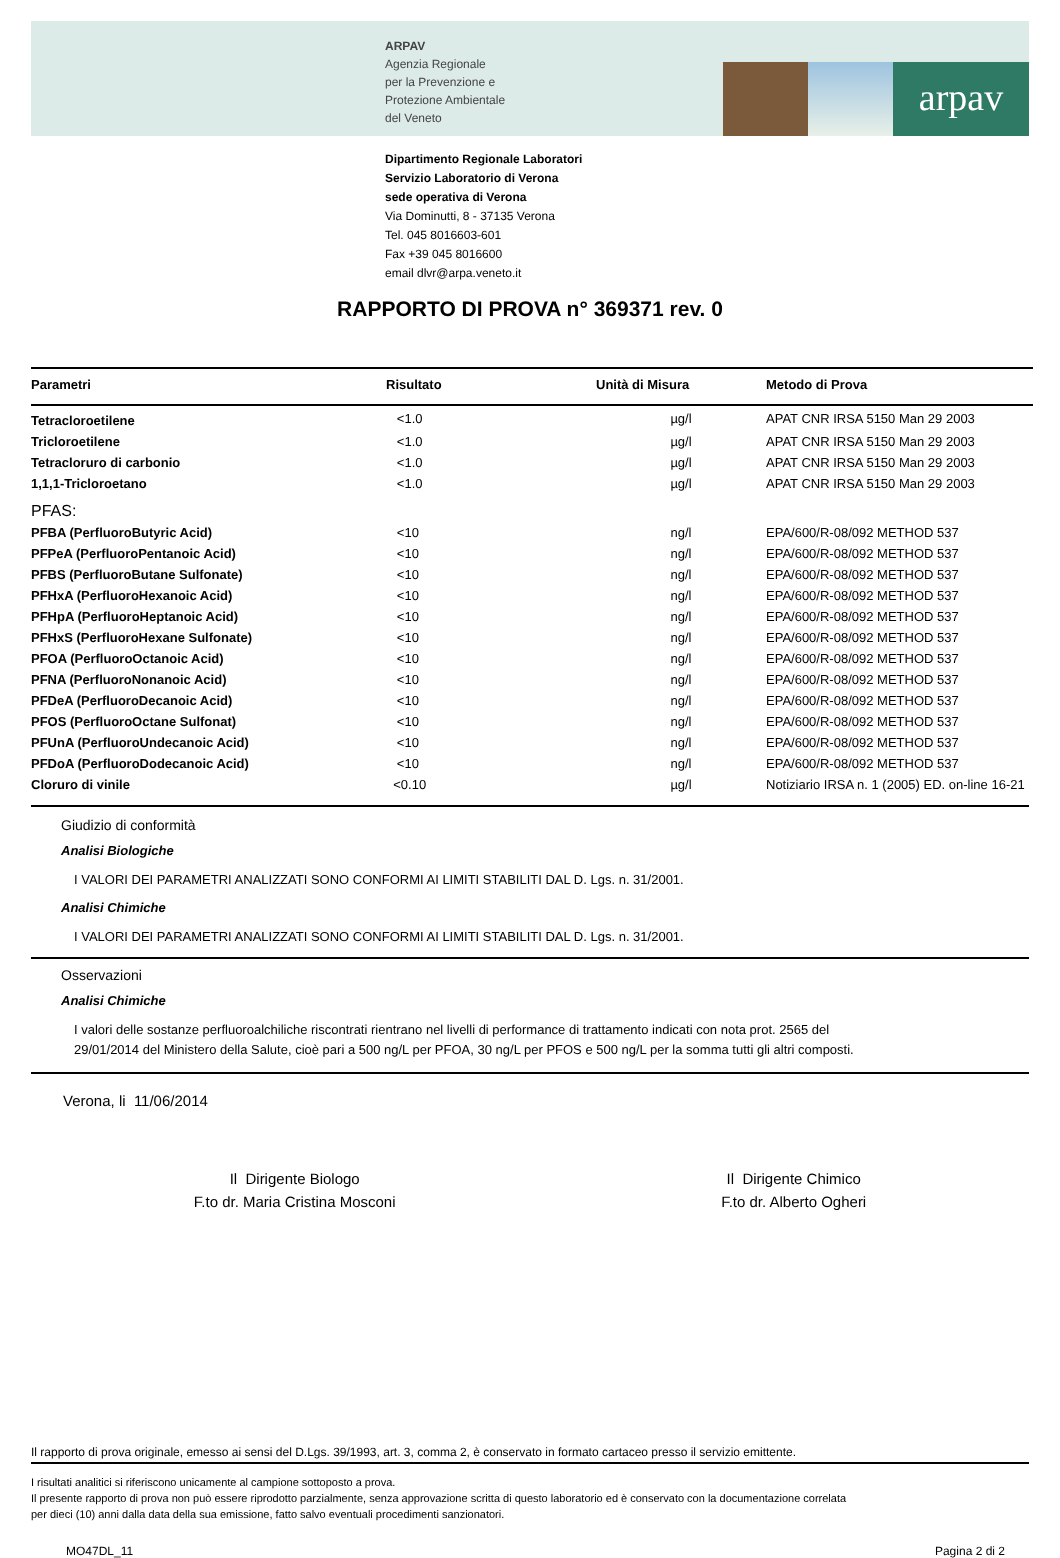ARPAV
Agenzia Regionale
per la Prevenzione e
Protezione Ambientale
del Veneto
arpav
Dipartimento Regionale Laboratori
Servizio Laboratorio di Verona
sede operativa di Verona
Via Dominutti, 8 - 37135 Verona
Tel. 045 8016603-601
Fax +39 045 8016600
email dlvr@arpa.veneto.it
RAPPORTO DI PROVA n° 369371 rev. 0
| Parametri | Risultato | Unità di Misura | Metodo di Prova |
| --- | --- | --- | --- |
| Tetracloroetilene | <1.0 | µg/l | APAT CNR IRSA 5150 Man 29 2003 |
| Tricloroetilene | <1.0 | µg/l | APAT CNR IRSA 5150 Man 29 2003 |
| Tetracloruro di carbonio | <1.0 | µg/l | APAT CNR IRSA 5150 Man 29 2003 |
| 1,1,1-Tricloroetano | <1.0 | µg/l | APAT CNR IRSA 5150 Man 29 2003 |
| PFAS: | | | |
| PFBA (PerfluoroButyric Acid) | <10 | ng/l | EPA/600/R-08/092 METHOD 537 |
| PFPeA (PerfluoroPentanoic Acid) | <10 | ng/l | EPA/600/R-08/092 METHOD 537 |
| PFBS (PerfluoroButane Sulfonate) | <10 | ng/l | EPA/600/R-08/092 METHOD 537 |
| PFHxA (PerfluoroHexanoic Acid) | <10 | ng/l | EPA/600/R-08/092 METHOD 537 |
| PFHpA (PerfluoroHeptanoic Acid) | <10 | ng/l | EPA/600/R-08/092 METHOD 537 |
| PFHxS (PerfluoroHexane Sulfonate) | <10 | ng/l | EPA/600/R-08/092 METHOD 537 |
| PFOA (PerfluoroOctanoic Acid) | <10 | ng/l | EPA/600/R-08/092 METHOD 537 |
| PFNA (PerfluoroNonanoic Acid) | <10 | ng/l | EPA/600/R-08/092 METHOD 537 |
| PFDeA (PerfluoroDecanoic Acid) | <10 | ng/l | EPA/600/R-08/092 METHOD 537 |
| PFOS (PerfluoroOctane Sulfonat) | <10 | ng/l | EPA/600/R-08/092 METHOD 537 |
| PFUnA (PerfluoroUndecanoic Acid) | <10 | ng/l | EPA/600/R-08/092 METHOD 537 |
| PFDoA (PerfluoroDodecanoic Acid) | <10 | ng/l | EPA/600/R-08/092 METHOD 537 |
| Cloruro di vinile | <0.10 | µg/l | Notiziario IRSA n. 1 (2005) ED. on-line 16-21 |
Giudizio di conformità
Analisi Biologiche
I VALORI DEI PARAMETRI ANALIZZATI SONO CONFORMI AI LIMITI STABILITI DAL D. Lgs. n. 31/2001.
Analisi Chimiche
I VALORI DEI PARAMETRI ANALIZZATI SONO CONFORMI AI LIMITI STABILITI DAL D. Lgs. n. 31/2001.
Osservazioni
Analisi Chimiche
I valori delle sostanze perfluoroalchiliche riscontrati rientrano nel livelli di performance di trattamento indicati con nota prot. 2565 del 29/01/2014 del Ministero della Salute, cioè pari a 500 ng/L per PFOA, 30 ng/L per PFOS e 500 ng/L per la somma tutti gli altri composti.
Verona, li 11/06/2014
Il Dirigente Biologo
F.to dr. Maria Cristina Mosconi
Il Dirigente Chimico
F.to dr. Alberto Ogheri
Il rapporto di prova originale, emesso ai sensi del D.Lgs. 39/1993, art. 3, comma 2, è conservato in formato cartaceo presso il servizio emittente.
I risultati analitici si riferiscono unicamente al campione sottoposto a prova.
Il presente rapporto di prova non può essere riprodotto parzialmente, senza approvazione scritta di questo laboratorio ed è conservato con la documentazione correlata
per dieci (10) anni dalla data della sua emissione, fatto salvo eventuali procedimenti sanzionatori.
MO47DL_11 Pagina 2 di 2